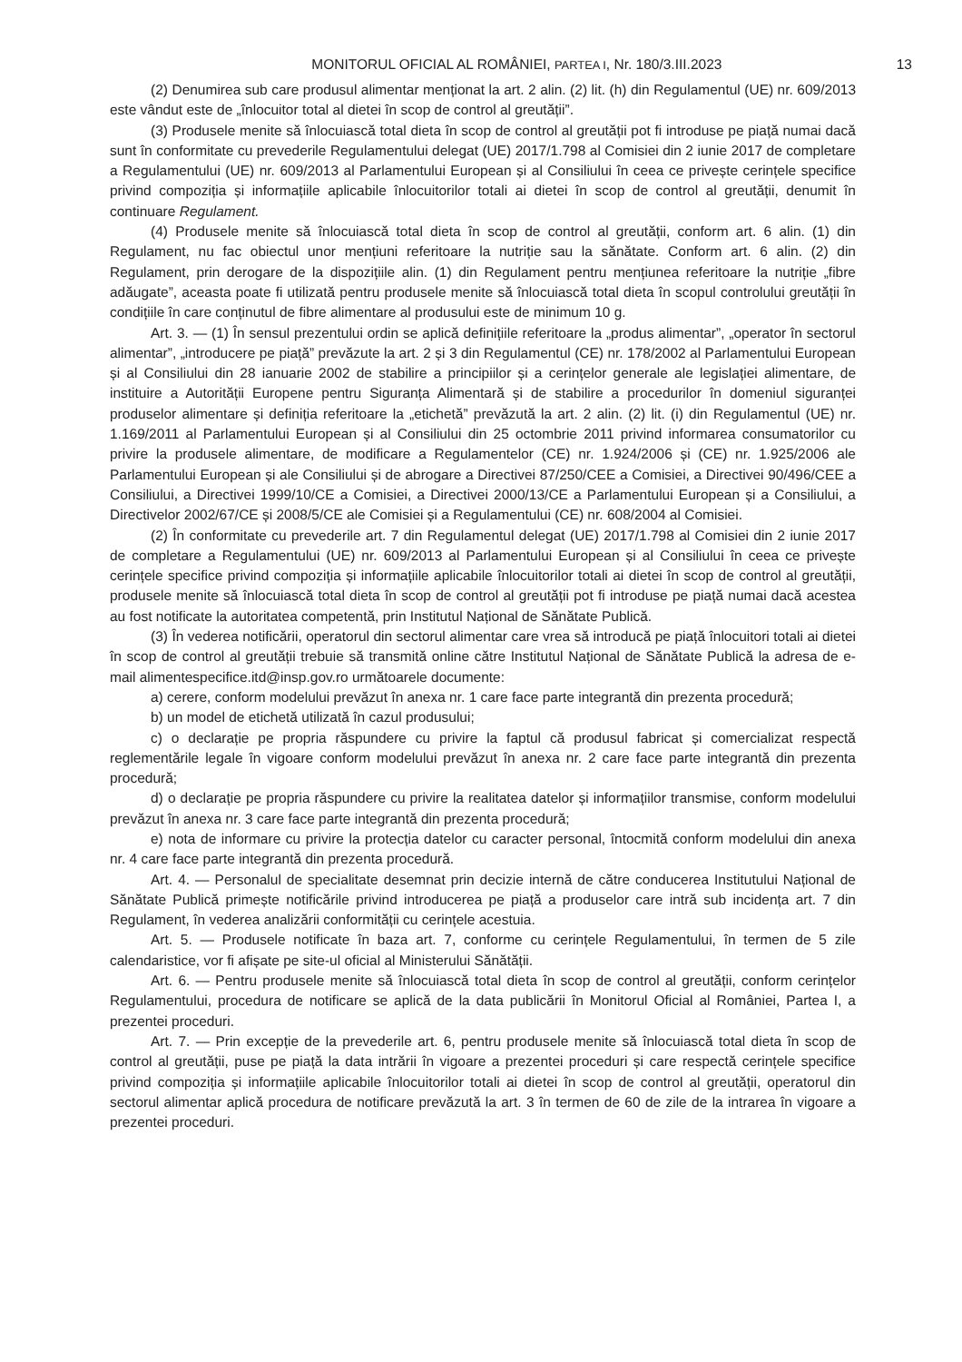MONITORUL OFICIAL AL ROMÂNIEI, PARTEA I, Nr. 180/3.III.2023 13
(2) Denumirea sub care produsul alimentar menționat la art. 2 alin. (2) lit. (h) din Regulamentul (UE) nr. 609/2013 este vândut este de „înlocuitor total al dietei în scop de control al greutății”.
(3) Produsele menite să înlocuiască total dieta în scop de control al greutății pot fi introduse pe piață numai dacă sunt în conformitate cu prevederile Regulamentului delegat (UE) 2017/1.798 al Comisiei din 2 iunie 2017 de completare a Regulamentului (UE) nr. 609/2013 al Parlamentului European și al Consiliului în ceea ce privește cerințele specifice privind compoziția și informațiile aplicabile înlocuitorilor totali ai dietei în scop de control al greutății, denumit în continuare Regulament.
(4) Produsele menite să înlocuiască total dieta în scop de control al greutății, conform art. 6 alin. (1) din Regulament, nu fac obiectul unor mențiuni referitoare la nutriție sau la sănătate. Conform art. 6 alin. (2) din Regulament, prin derogare de la dispozițiile alin. (1) din Regulament pentru mențiunea referitoare la nutriție „fibre adăugate”, aceasta poate fi utilizată pentru produsele menite să înlocuiască total dieta în scopul controlului greutății în condițiile în care conținutul de fibre alimentare al produsului este de minimum 10 g.
Art. 3. — (1) În sensul prezentului ordin se aplică definițiile referitoare la „produs alimentar”, „operator în sectorul alimentar”, „introducere pe piață” prevăzute la art. 2 și 3 din Regulamentul (CE) nr. 178/2002 al Parlamentului European și al Consiliului din 28 ianuarie 2002 de stabilire a principiilor și a cerințelor generale ale legislației alimentare, de instituire a Autorității Europene pentru Siguranța Alimentară și de stabilire a procedurilor în domeniul siguranței produselor alimentare și definiția referitoare la „etichetă” prevăzută la art. 2 alin. (2) lit. (i) din Regulamentul (UE) nr. 1.169/2011 al Parlamentului European și al Consiliului din 25 octombrie 2011 privind informarea consumatorilor cu privire la produsele alimentare, de modificare a Regulamentelor (CE) nr. 1.924/2006 și (CE) nr. 1.925/2006 ale Parlamentului European și ale Consiliului și de abrogare a Directivei 87/250/CEE a Comisiei, a Directivei 90/496/CEE a Consiliului, a Directivei 1999/10/CE a Comisiei, a Directivei 2000/13/CE a Parlamentului European și a Consiliului, a Directivelor 2002/67/CE și 2008/5/CE ale Comisiei și a Regulamentului (CE) nr. 608/2004 al Comisiei.
(2) În conformitate cu prevederile art. 7 din Regulamentul delegat (UE) 2017/1.798 al Comisiei din 2 iunie 2017 de completare a Regulamentului (UE) nr. 609/2013 al Parlamentului European și al Consiliului în ceea ce privește cerințele specifice privind compoziția și informațiile aplicabile înlocuitorilor totali ai dietei în scop de control al greutății, produsele menite să înlocuiască total dieta în scop de control al greutății pot fi introduse pe piață numai dacă acestea au fost notificate la autoritatea competentă, prin Institutul Național de Sănătate Publică.
(3) În vederea notificării, operatorul din sectorul alimentar care vrea să introducă pe piață înlocuitori totali ai dietei în scop de control al greutății trebuie să transmită online către Institutul Național de Sănătate Publică la adresa de e-mail alimentespecifice.itd@insp.gov.ro următoarele documente:
a) cerere, conform modelului prevăzut în anexa nr. 1 care face parte integrantă din prezenta procedură;
b) un model de etichetă utilizată în cazul produsului;
c) o declarație pe propria răspundere cu privire la faptul că produsul fabricat și comercializat respectă reglementările legale în vigoare conform modelului prevăzut în anexa nr. 2 care face parte integrantă din prezenta procedură;
d) o declarație pe propria răspundere cu privire la realitatea datelor și informațiilor transmise, conform modelului prevăzut în anexa nr. 3 care face parte integrantă din prezenta procedură;
e) nota de informare cu privire la protecția datelor cu caracter personal, întocmită conform modelului din anexa nr. 4 care face parte integrantă din prezenta procedură.
Art. 4. — Personalul de specialitate desemnat prin decizie internă de către conducerea Institutului Național de Sănătate Publică primește notificările privind introducerea pe piață a produselor care intră sub incidența art. 7 din Regulament, în vederea analizării conformității cu cerințele acestuia.
Art. 5. — Produsele notificate în baza art. 7, conforme cu cerințele Regulamentului, în termen de 5 zile calendaristice, vor fi afișate pe site-ul oficial al Ministerului Sănătății.
Art. 6. — Pentru produsele menite să înlocuiască total dieta în scop de control al greutății, conform cerințelor Regulamentului, procedura de notificare se aplică de la data publicării în Monitorul Oficial al României, Partea I, a prezentei proceduri.
Art. 7. — Prin excepție de la prevederile art. 6, pentru produsele menite să înlocuiască total dieta în scop de control al greutății, puse pe piață la data intrării în vigoare a prezentei proceduri și care respectă cerințele specifice privind compoziția și informațiile aplicabile înlocuitorilor totali ai dietei în scop de control al greutății, operatorul din sectorul alimentar aplică procedura de notificare prevăzută la art. 3 în termen de 60 de zile de la intrarea în vigoare a prezentei proceduri.